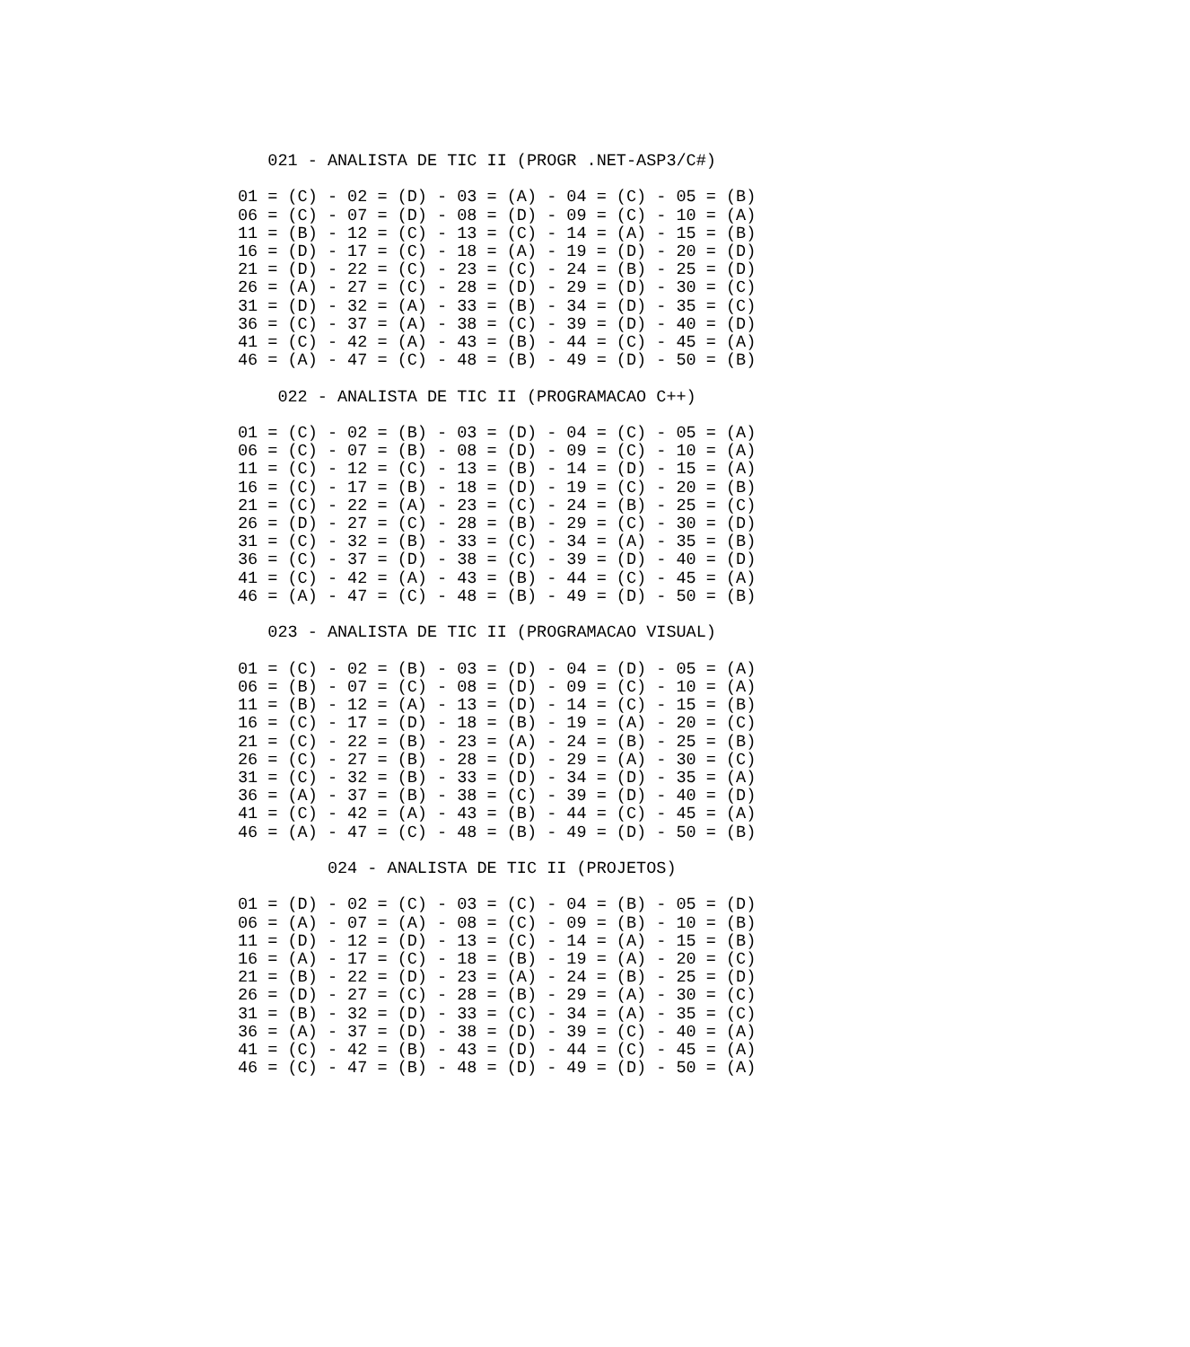021 - ANALISTA DE TIC II (PROGR .NET-ASP3/C#)

01 = (C) - 02 = (D) - 03 = (A) - 04 = (C) - 05 = (B)
06 = (C) - 07 = (D) - 08 = (D) - 09 = (C) - 10 = (A)
11 = (B) - 12 = (C) - 13 = (C) - 14 = (A) - 15 = (B)
16 = (D) - 17 = (C) - 18 = (A) - 19 = (D) - 20 = (D)
21 = (D) - 22 = (C) - 23 = (C) - 24 = (B) - 25 = (D)
26 = (A) - 27 = (C) - 28 = (D) - 29 = (D) - 30 = (C)
31 = (D) - 32 = (A) - 33 = (B) - 34 = (D) - 35 = (C)
36 = (C) - 37 = (A) - 38 = (C) - 39 = (D) - 40 = (D)
41 = (C) - 42 = (A) - 43 = (B) - 44 = (C) - 45 = (A)
46 = (A) - 47 = (C) - 48 = (B) - 49 = (D) - 50 = (B)

    022 - ANALISTA DE TIC II (PROGRAMACAO C++)

01 = (C) - 02 = (B) - 03 = (D) - 04 = (C) - 05 = (A)
06 = (C) - 07 = (B) - 08 = (D) - 09 = (C) - 10 = (A)
11 = (C) - 12 = (C) - 13 = (B) - 14 = (D) - 15 = (A)
16 = (C) - 17 = (B) - 18 = (D) - 19 = (C) - 20 = (B)
21 = (C) - 22 = (A) - 23 = (C) - 24 = (B) - 25 = (C)
26 = (D) - 27 = (C) - 28 = (B) - 29 = (C) - 30 = (D)
31 = (C) - 32 = (B) - 33 = (C) - 34 = (A) - 35 = (B)
36 = (C) - 37 = (D) - 38 = (C) - 39 = (D) - 40 = (D)
41 = (C) - 42 = (A) - 43 = (B) - 44 = (C) - 45 = (A)
46 = (A) - 47 = (C) - 48 = (B) - 49 = (D) - 50 = (B)

   023 - ANALISTA DE TIC II (PROGRAMACAO VISUAL)

01 = (C) - 02 = (B) - 03 = (D) - 04 = (D) - 05 = (A)
06 = (B) - 07 = (C) - 08 = (D) - 09 = (C) - 10 = (A)
11 = (B) - 12 = (A) - 13 = (D) - 14 = (C) - 15 = (B)
16 = (C) - 17 = (D) - 18 = (B) - 19 = (A) - 20 = (C)
21 = (C) - 22 = (B) - 23 = (A) - 24 = (B) - 25 = (B)
26 = (C) - 27 = (B) - 28 = (D) - 29 = (A) - 30 = (C)
31 = (C) - 32 = (B) - 33 = (D) - 34 = (D) - 35 = (A)
36 = (A) - 37 = (B) - 38 = (C) - 39 = (D) - 40 = (D)
41 = (C) - 42 = (A) - 43 = (B) - 44 = (C) - 45 = (A)
46 = (A) - 47 = (C) - 48 = (B) - 49 = (D) - 50 = (B)

         024 - ANALISTA DE TIC II (PROJETOS)

01 = (D) - 02 = (C) - 03 = (C) - 04 = (B) - 05 = (D)
06 = (A) - 07 = (A) - 08 = (C) - 09 = (B) - 10 = (B)
11 = (D) - 12 = (D) - 13 = (C) - 14 = (A) - 15 = (B)
16 = (A) - 17 = (C) - 18 = (B) - 19 = (A) - 20 = (C)
21 = (B) - 22 = (D) - 23 = (A) - 24 = (B) - 25 = (D)
26 = (D) - 27 = (C) - 28 = (B) - 29 = (A) - 30 = (C)
31 = (B) - 32 = (D) - 33 = (C) - 34 = (A) - 35 = (C)
36 = (A) - 37 = (D) - 38 = (D) - 39 = (C) - 40 = (A)
41 = (C) - 42 = (B) - 43 = (D) - 44 = (C) - 45 = (A)
46 = (C) - 47 = (B) - 48 = (D) - 49 = (D) - 50 = (A)